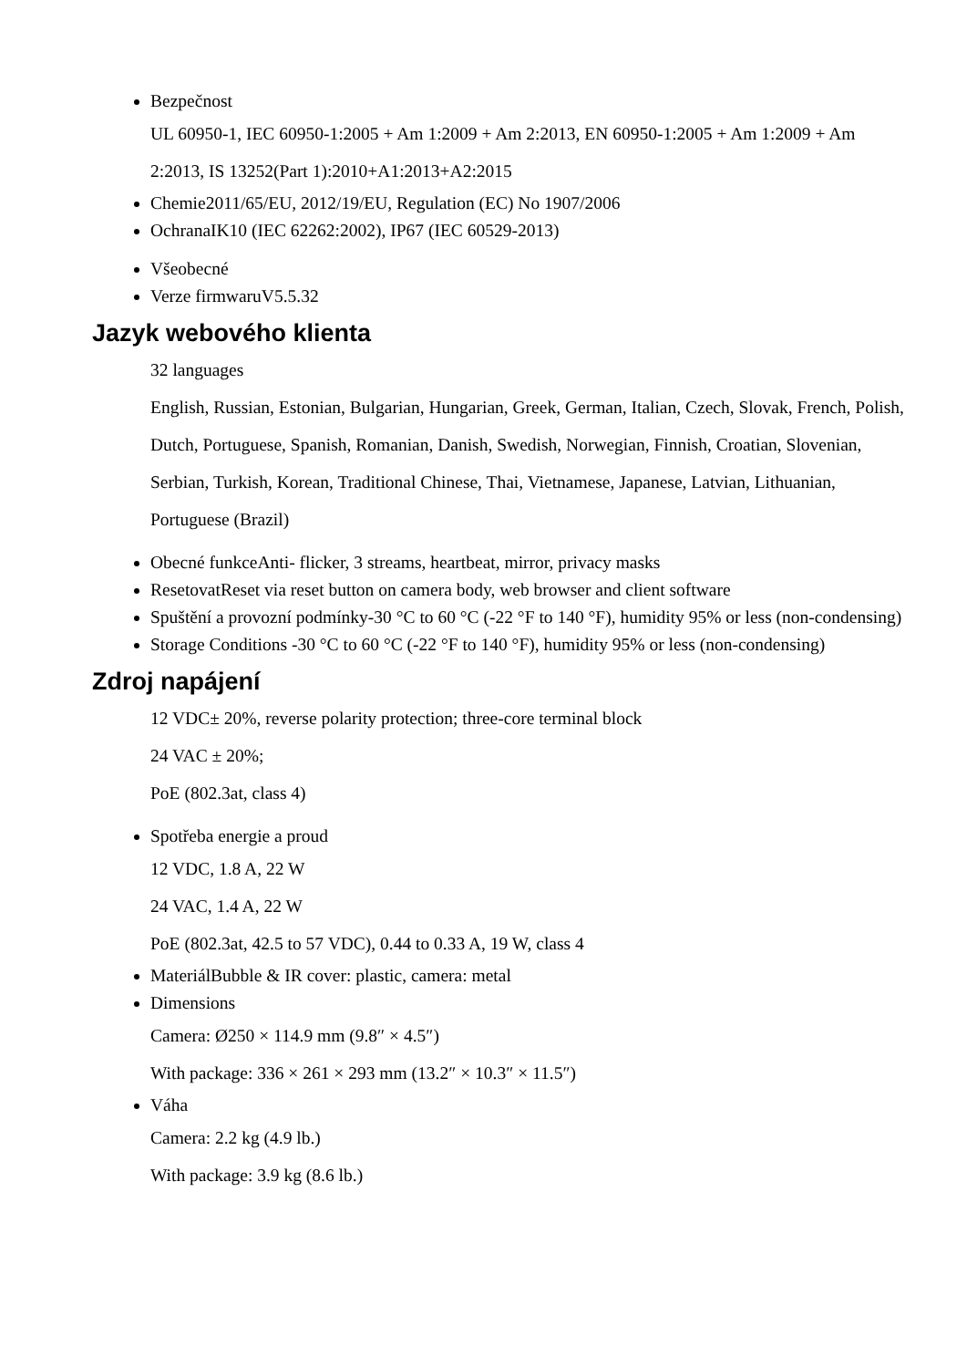Bezpečnost
UL 60950-1, IEC 60950-1:2005 + Am 1:2009 + Am 2:2013, EN 60950-1:2005 + Am 1:2009 + Am 2:2013, IS 13252(Part 1):2010+A1:2013+A2:2015
Chemie2011/65/EU, 2012/19/EU, Regulation (EC) No 1907/2006
OchranaIK10 (IEC 62262:2002), IP67 (IEC 60529-2013)
Všeobecné
Verze firmwaruV5.5.32
Jazyk webového klienta
32 languages
English, Russian, Estonian, Bulgarian, Hungarian, Greek, German, Italian, Czech, Slovak, French, Polish, Dutch, Portuguese, Spanish, Romanian, Danish, Swedish, Norwegian, Finnish, Croatian, Slovenian, Serbian, Turkish, Korean, Traditional Chinese, Thai, Vietnamese, Japanese, Latvian, Lithuanian, Portuguese (Brazil)
Obecné funkceAnti- flicker, 3 streams, heartbeat, mirror, privacy masks
ResetovatReset via reset button on camera body, web browser and client software
Spuštění a provozní podmínky-30 °C to 60 °C (-22 °F to 140 °F), humidity 95% or less (non-condensing)
Storage Conditions -30 °C to 60 °C (-22 °F to 140 °F), humidity 95% or less (non-condensing)
Zdroj napájení
12 VDC± 20%, reverse polarity protection; three-core terminal block
24 VAC ± 20%;
PoE (802.3at, class 4)
Spotřeba energie a proud
12 VDC, 1.8 A, 22 W
24 VAC, 1.4 A, 22 W
PoE (802.3at, 42.5 to 57 VDC), 0.44 to 0.33 A, 19 W, class 4
MateriálBubble & IR cover: plastic, camera: metal
Dimensions
Camera: Ø250 × 114.9 mm (9.8″ × 4.5″)
With package: 336 × 261 × 293 mm (13.2″ × 10.3″ × 11.5″)
Váha
Camera: 2.2 kg (4.9 lb.)
With package: 3.9 kg (8.6 lb.)